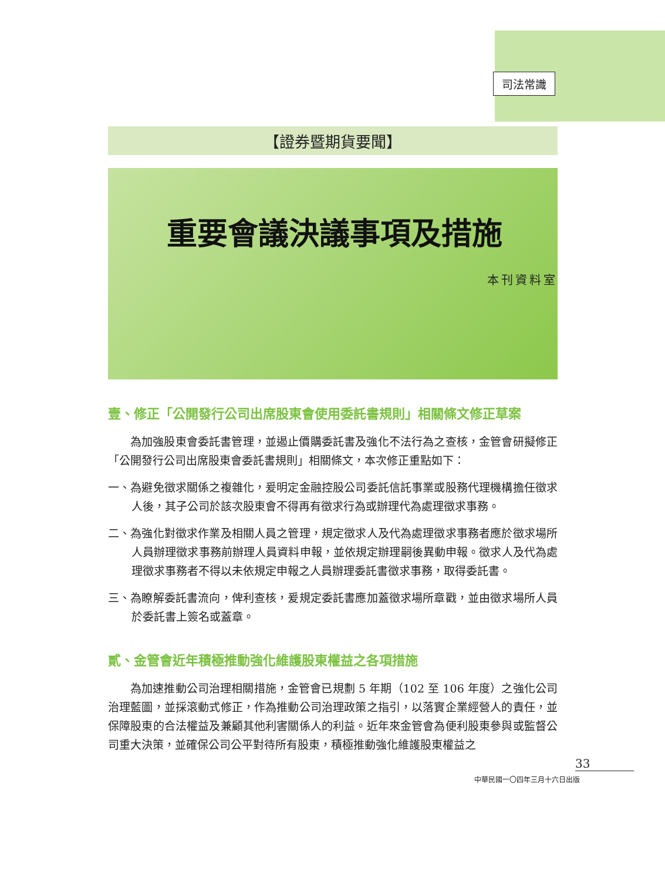司法常識
【證券暨期貨要聞】
重要會議決議事項及措施
本刊資料室
壹、修正「公開發行公司出席股東會使用委託書規則」相關條文修正草案
為加強股東會委託書管理，並遏止價購委託書及強化不法行為之查核，金管會研擬修正「公開發行公司出席股東會委託書規則」相關條文，本次修正重點如下：
一、為避免徵求關係之複雜化，爰明定金融控股公司委託信託事業或股務代理機構擔任徵求人後，其子公司於該次股東會不得再有徵求行為或辦理代為處理徵求事務。
二、為強化對徵求作業及相關人員之管理，規定徵求人及代為處理徵求事務者應於徵求場所人員辦理徵求事務前辦理人員資料申報，並依規定辦理嗣後異動申報。徵求人及代為處理徵求事務者不得以未依規定申報之人員辦理委託書徵求事務，取得委託書。
三、為瞭解委託書流向，俾利查核，爰規定委託書應加蓋徵求場所章戳，並由徵求場所人員於委託書上簽名或蓋章。
貳、金管會近年積極推動強化維護股東權益之各項措施
為加速推動公司治理相關措施，金管會已規劃 5 年期（102 至 106 年度）之強化公司治理藍圖，並採滾動式修正，作為推動公司治理政策之指引，以落實企業經營人的責任，並保障股東的合法權益及兼顧其他利害關係人的利益。近年來金管會為便利股東參與或監督公司重大決策，並確保公司公平對待所有股東，積極推動強化維護股東權益之
33
中華民國一〇四年三月十六日出版